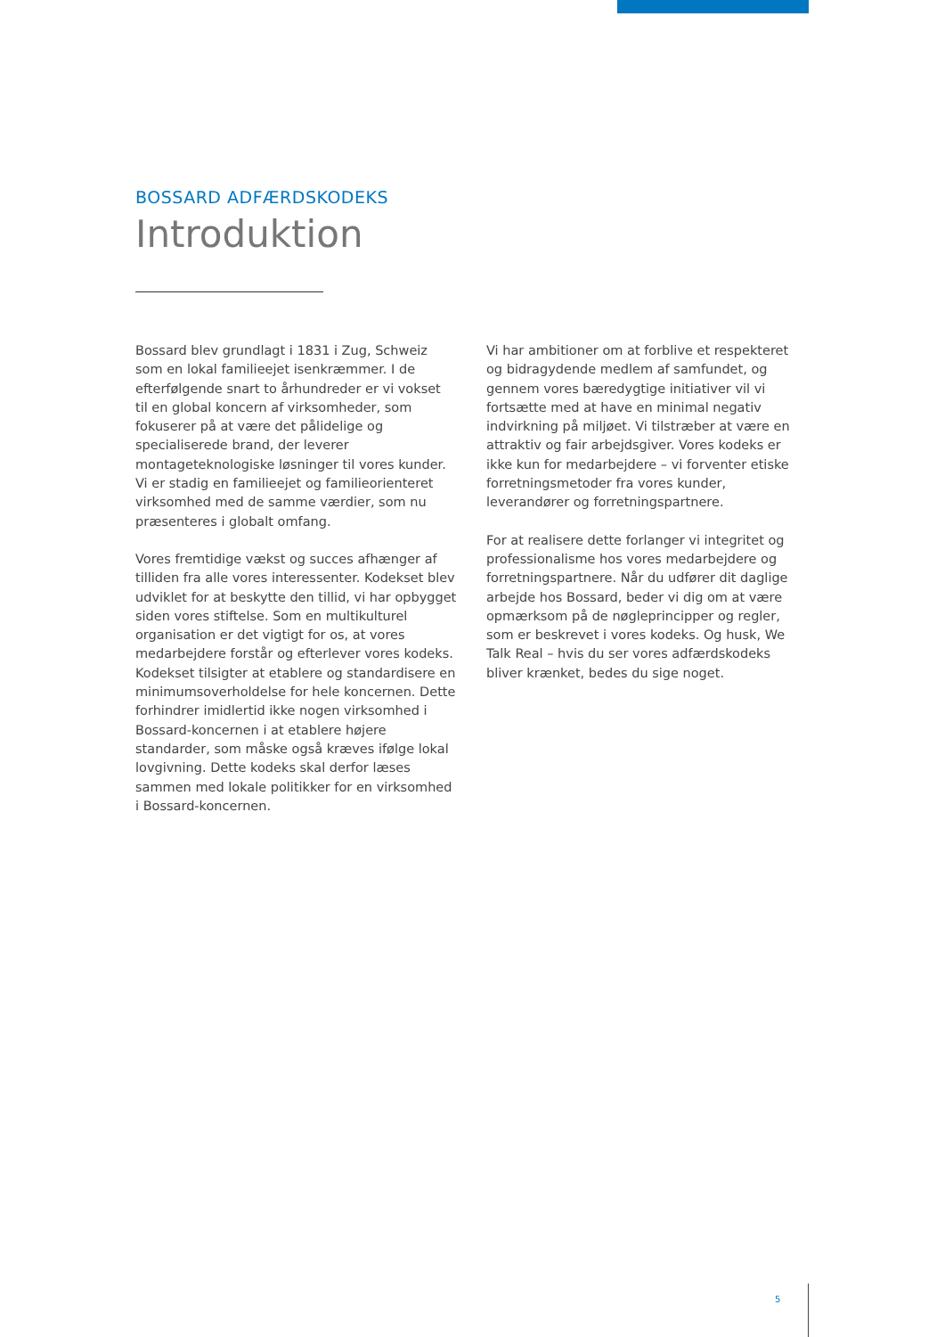BOSSARD ADFÆRDSKODEKS
Introduktion
Bossard blev grundlagt i 1831 i Zug, Schweiz som en lokal familieejet isenkræmmer. I de efterfølgende snart to århundreder er vi vokset til en global koncern af virksomheder, som fokuserer på at være det pålidelige og specialiserede brand, der leverer montageteknologiske løsninger til vores kunder. Vi er stadig en familieejet og familieorienteret virksomhed med de samme værdier, som nu præsenteres i globalt omfang.
Vores fremtidige vækst og succes afhænger af tilliden fra alle vores interessenter. Kodekset blev udviklet for at beskytte den tillid, vi har opbygget siden vores stiftelse. Som en multikulturel organisation er det vigtigt for os, at vores medarbejdere forstår og efterlever vores kodeks. Kodekset tilsigter at etablere og standardisere en minimumsoverholdelse for hele koncernen. Dette forhindrer imidlertid ikke nogen virksomhed i Bossard-koncernen i at etablere højere standarder, som måske også kræves ifølge lokal lovgivning. Dette kodeks skal derfor læses sammen med lokale politikker for en virksomhed i Bossard-koncernen.
Vi har ambitioner om at forblive et respekteret og bidragydende medlem af samfundet, og gennem vores bæredygtige initiativer vil vi fortsætte med at have en minimal negativ indvirkning på miljøet. Vi tilstræber at være en attraktiv og fair arbejdsgiver. Vores kodeks er ikke kun for medarbejdere – vi forventer etiske forretningsmetoder fra vores kunder, leverandører og forretningspartnere.
For at realisere dette forlanger vi integritet og professionalisme hos vores medarbejdere og forretningspartnere. Når du udfører dit daglige arbejde hos Bossard, beder vi dig om at være opmærksom på de nøgleprincipper og regler, som er beskrevet i vores kodeks. Og husk, We Talk Real – hvis du ser vores adfærdskodeks bliver krænket, bedes du sige noget.
5